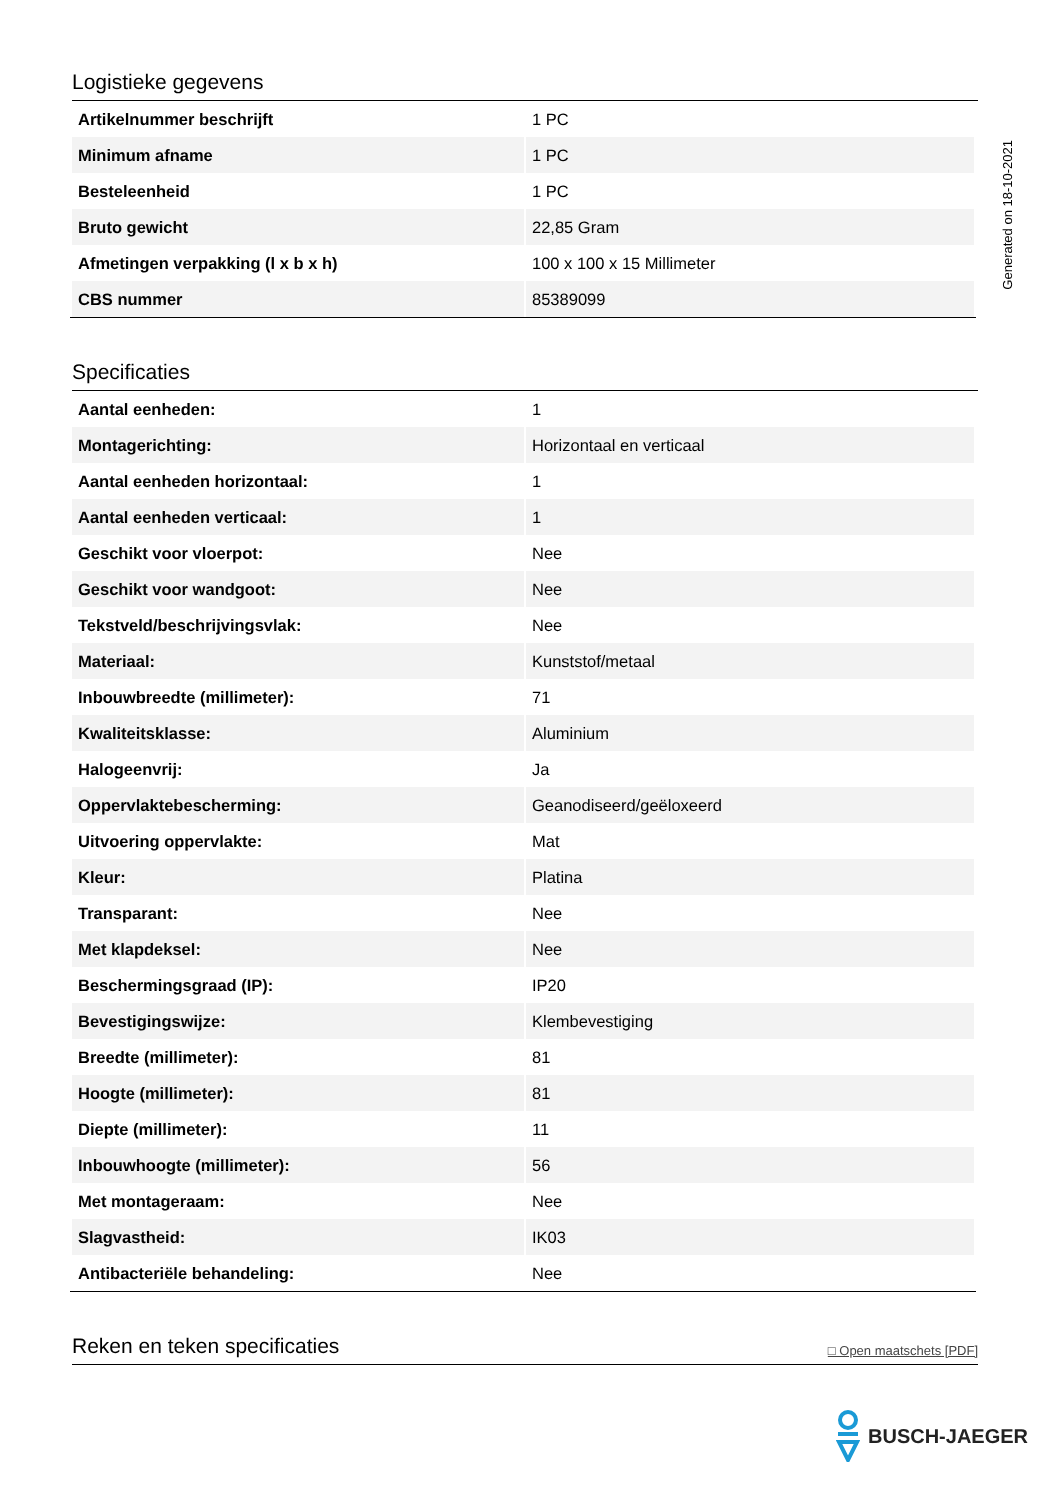Generated on 18-10-2021
Logistieke gegevens
| Artikelnummer beschrijft | 1 PC |
| Minimum afname | 1 PC |
| Besteleenheid | 1 PC |
| Bruto gewicht | 22,85 Gram |
| Afmetingen verpakking (l x b x h) | 100 x 100 x 15 Millimeter |
| CBS nummer | 85389099 |
Specificaties
| Aantal eenheden: | 1 |
| Montagerichting: | Horizontaal en verticaal |
| Aantal eenheden horizontaal: | 1 |
| Aantal eenheden verticaal: | 1 |
| Geschikt voor vloerpot: | Nee |
| Geschikt voor wandgoot: | Nee |
| Tekstveld/beschrijvingsvlak: | Nee |
| Materiaal: | Kunststof/metaal |
| Inbouwbreedte (millimeter): | 71 |
| Kwaliteitsklasse: | Aluminium |
| Halogeenvrij: | Ja |
| Oppervlaktebescherming: | Geanodiseerd/geëloxeerd |
| Uitvoering oppervlakte: | Mat |
| Kleur: | Platina |
| Transparant: | Nee |
| Met klapdeksel: | Nee |
| Beschermingsgraad (IP): | IP20 |
| Bevestigingswijze: | Klembevestiging |
| Breedte (millimeter): | 81 |
| Hoogte (millimeter): | 81 |
| Diepte (millimeter): | 11 |
| Inbouwhoogte (millimeter): | 56 |
| Met montageraam: | Nee |
| Slagvastheid: | IK03 |
| Antibacteriële behandeling: | Nee |
Reken en teken specificaties □ Open maatschets [PDF]
BUSCH-JAEGER